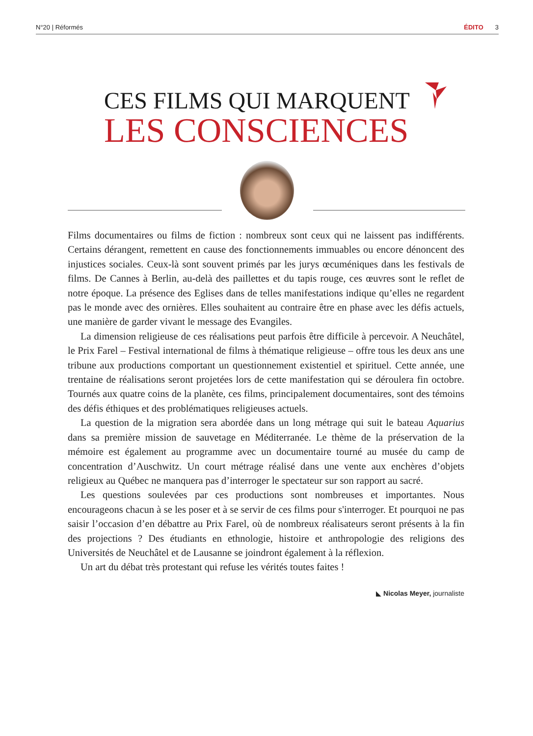N°20 | Réformés ÉDITO 3
CES FILMS QUI MARQUENT
LES CONSCIENCES
Films documentaires ou films de fiction : nombreux sont ceux qui ne laissent pas indifférents. Certains dérangent, remettent en cause des fonctionnements immuables ou encore dénoncent des injustices sociales. Ceux-là sont souvent primés par les jurys œcuméniques dans les festivals de films. De Cannes à Berlin, au-delà des paillettes et du tapis rouge, ces œuvres sont le reflet de notre époque. La présence des Eglises dans de telles manifestations indique qu’elles ne regardent pas le monde avec des ornières. Elles souhaitent au contraire être en phase avec les défis actuels, une manière de garder vivant le message des Evangiles.
La dimension religieuse de ces réalisations peut parfois être difficile à percevoir. A Neuchâtel, le Prix Farel – Festival international de films à thématique religieuse – offre tous les deux ans une tribune aux productions comportant un questionnement existentiel et spirituel. Cette année, une trentaine de réalisations seront projetées lors de cette manifestation qui se déroulera fin octobre. Tournés aux quatre coins de la planète, ces films, principalement documentaires, sont des témoins des défis éthiques et des problématiques religieuses actuels.
La question de la migration sera abordée dans un long métrage qui suit le bateau Aquarius dans sa première mission de sauvetage en Méditerranée. Le thème de la préservation de la mémoire est également au programme avec un documentaire tourné au musée du camp de concentration d’Auschwitz. Un court métrage réalisé dans une vente aux enchères d’objets religieux au Québec ne manquera pas d’interroger le spectateur sur son rapport au sacré.
Les questions soulevées par ces productions sont nombreuses et importantes. Nous encourageons chacun à se les poser et à se servir de ces films pour s'interroger. Et pourquoi ne pas saisir l’occasion d’en débattre au Prix Farel, où de nombreux réalisateurs seront présents à la fin des projections ? Des étudiants en ethnologie, histoire et anthropologie des religions des Universités de Neuchâtel et de Lausanne se joindront également à la réflexion.
Un art du débat très protestant qui refuse les vérités toutes faites !
◣ Nicolas Meyer, journaliste